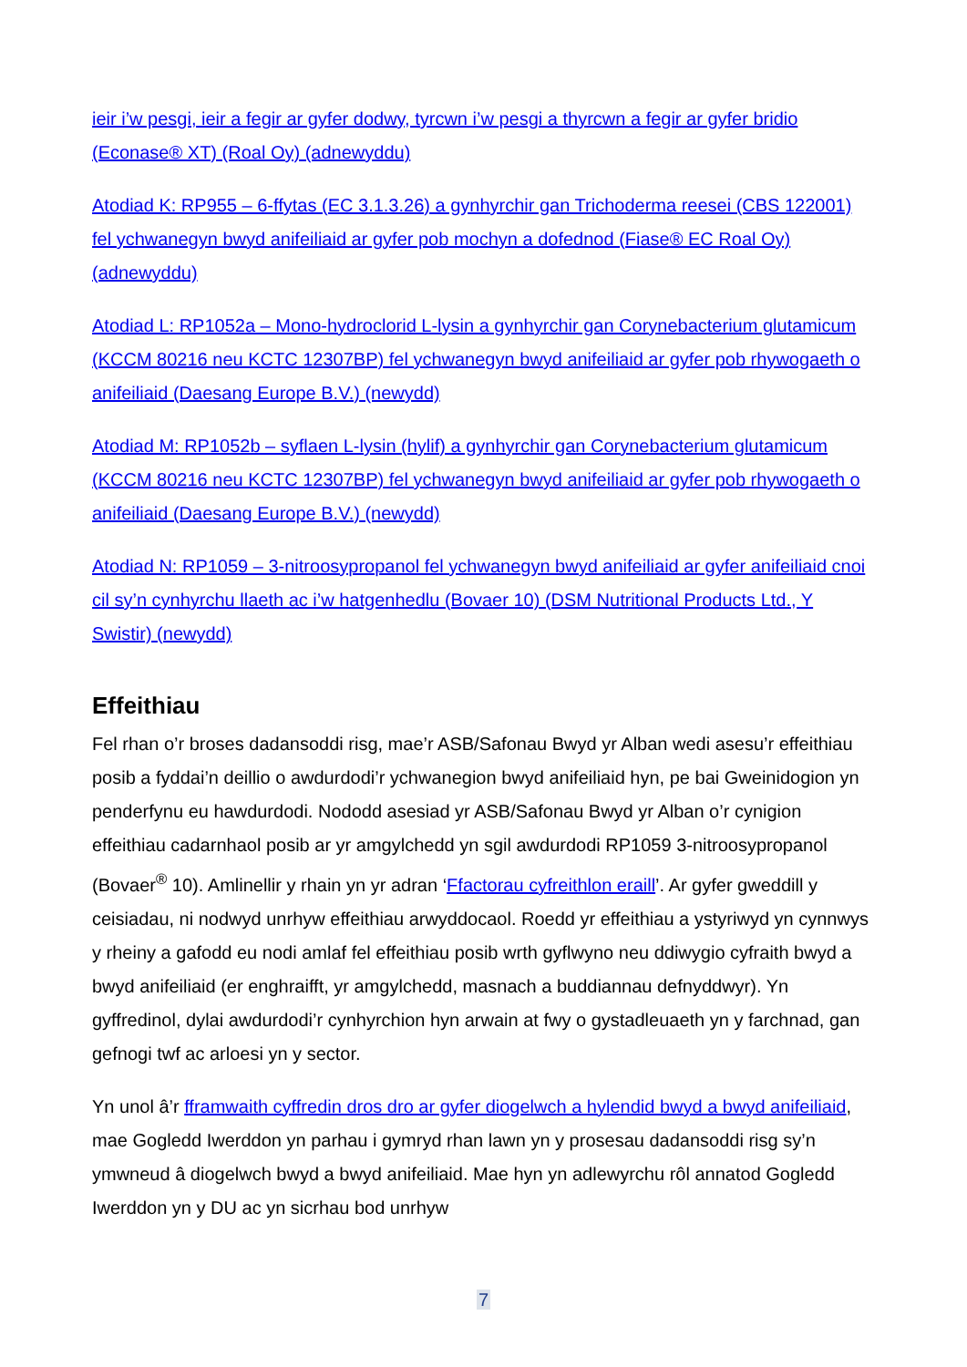ieir i’w pesgi, ieir a fegir ar gyfer dodwy, tyrcwn i’w pesgi a thyrcwn a fegir ar gyfer bridio (Econase® XT) (Roal Oy) (adnewyddu)
Atodiad K: RP955 – 6-ffytas (EC 3.1.3.26) a gynhyrchir gan Trichoderma reesei (CBS 122001) fel ychwanegyn bwyd anifeiliaid ar gyfer pob mochyn a dofednod (Fiase® EC Roal Oy) (adnewyddu)
Atodiad L: RP1052a – Mono-hydroclorid L-lysin a gynhyrchir gan Corynebacterium glutamicum (KCCM 80216 neu KCTC 12307BP) fel ychwanegyn bwyd anifeiliaid ar gyfer pob rhywogaeth o anifeiliaid (Daesang Europe B.V.) (newydd)
Atodiad M: RP1052b – syflaen L-lysin (hylif) a gynhyrchir gan Corynebacterium glutamicum (KCCM 80216 neu KCTC 12307BP) fel ychwanegyn bwyd anifeiliaid ar gyfer pob rhywogaeth o anifeiliaid (Daesang Europe B.V.) (newydd)
Atodiad N: RP1059 – 3-nitroosypropanol fel ychwanegyn bwyd anifeiliaid ar gyfer anifeiliaid cnoi cil sy’n cynhyrchu llaeth ac i’w hatgenhedlu (Bovaer 10) (DSM Nutritional Products Ltd., Y Swistir) (newydd)
Effeithiau
Fel rhan o’r broses dadansoddi risg, mae’r ASB/Safonau Bwyd yr Alban wedi asesu’r effeithiau posib a fyddai’n deillio o awdurdodi’r ychwanegion bwyd anifeiliaid hyn, pe bai Gweinidogion yn penderfynu eu hawdurdodi. Nododd asesiad yr ASB/Safonau Bwyd yr Alban o’r cynigion effeithiau cadarnhaol posib ar yr amgylchedd yn sgil awdurdodi RP1059 3-nitroosypropanol (Bovaer<sup>®</sup> 10). Amlinellir y rhain yn yr adran ‘Ffactorau cyfreithlon eraill’. Ar gyfer gweddill y ceisiadau, ni nodwyd unrhyw effeithiau arwyddocaol. Roedd yr effeithiau a ystyriwyd yn cynnwys y rheiny a gafodd eu nodi amlaf fel effeithiau posib wrth gyflwyno neu ddiwygio cyfraith bwyd a bwyd anifeiliaid (er enghraifft, yr amgylchedd, masnach a buddiannau defnyddwyr). Yn gyffredinol, dylai awdurdodi’r cynhyrchion hyn arwain at fwy o gystadleuaeth yn y farchnad, gan gefnogi twf ac arloesi yn y sector.
Yn unol â’r fframwaith cyffredin dros dro ar gyfer diogelwch a hylendid bwyd a bwyd anifeiliaid, mae Gogledd Iwerddon yn parhau i gymryd rhan lawn yn y prosesau dadansoddi risg sy’n ymwneud â diogelwch bwyd a bwyd anifeiliaid. Mae hyn yn adlewyrchu rôl annatod Gogledd Iwerddon yn y DU ac yn sicrhau bod unrhyw
7